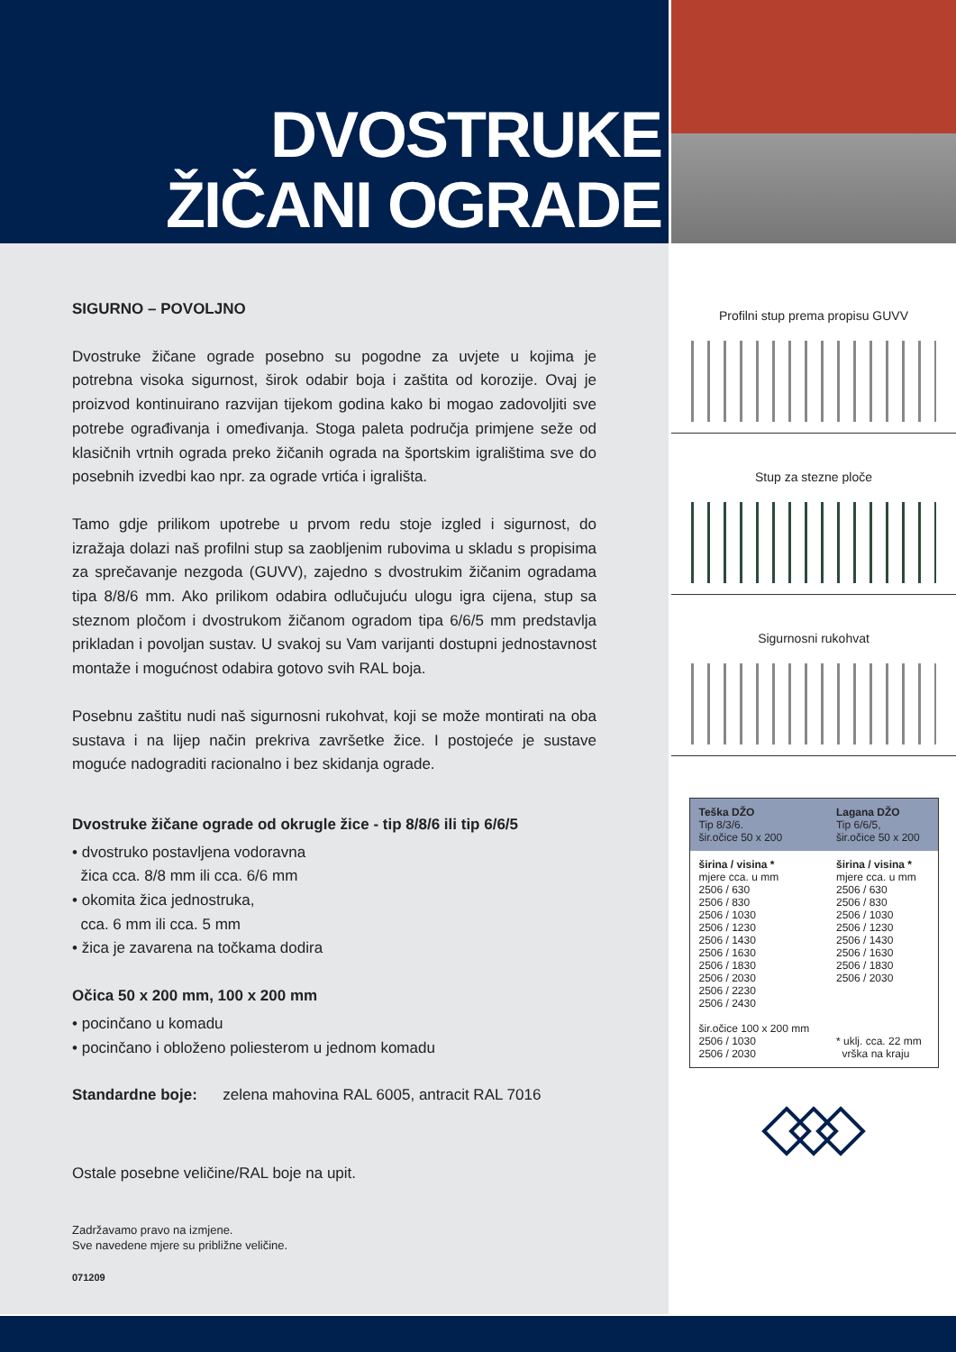DVOSTRUKE
ŽIČANI OGRADE
SIGURNO – POVOLJNO
Dvostruke žičane ograde posebno su pogodne za uvjete u kojima je potrebna visoka sigurnost, širok odabir boja i zaštita od korozije. Ovaj je proizvod kontinuirano razvijan tijekom godina kako bi mogao zadovoljiti sve potrebe ograđivanja i omeđivanja. Stoga paleta područja primjene seže od klasičnih vrtnih ograda preko žičanih ograda na športskim igralištima sve do posebnih izvedbi kao npr. za ograde vrtića i igrališta.
Tamo gdje prilikom upotrebe u prvom redu stoje izgled i sigurnost, do izražaja dolazi naš profilni stup sa zaobljenim rubovima u skladu s propisima za sprečavanje nezgoda (GUVV), zajedno s dvostrukim žičanim ogradama tipa 8/8/6 mm. Ako prilikom odabira odlučujuću ulogu igra cijena, stup sa steznom pločom i dvostrukom žičanom ogradom tipa 6/6/5 mm predstavlja prikladan i povoljan sustav. U svakoj su Vam varijanti dostupni jednostavnost montaže i mogućnost odabira gotovo svih RAL boja.
Posebnu zaštitu nudi naš sigurnosni rukohvat, koji se može montirati na oba sustava i na lijep način prekriva završetke žice. I postojeće je sustave moguće nadograditi racionalno i bez skidanja ograde.
Dvostruke žičane ograde od okrugle žice - tip 8/8/6 ili tip 6/6/5
• dvostruko postavljena vodoravna
žica cca. 8/8 mm ili cca. 6/6 mm
• okomita žica jednostruka,
cca. 6 mm ili cca. 5 mm
• žica je zavarena na točkama dodira
Očica 50 x 200 mm, 100 x 200 mm
• pocinčano u komadu
• pocinčano i obloženo poliesterom u jednom komadu
Standardne boje: zelena mahovina RAL 6005, antracit RAL 7016
Ostale posebne veličine/RAL boje na upit.
Zadržavamo pravo na izmjene.
Sve navedene mjere su približne veličine.
071209
Profilni stup prema propisu GUVV
Stup za stezne ploče
Sigurnosni rukohvat
| Teška DŽO Tip 8/3/6. šir.očice 50 x 200 | Lagana DŽO Tip 6/6/5, šir.očice 50 x 200 |
| --- | --- |
| širina / visina * mjere cca. u mm 2506 / 630 2506 / 830 2506 / 1030 2506 / 1230 2506 / 1430 2506 / 1630 2506 / 1830 2506 / 2030 2506 / 2230 2506 / 2430 šir.očice 100 x 200 mm 2506 / 1030 2506 / 2030 | širina / visina * mjere cca. u mm 2506 / 630 2506 / 830 2506 / 1030 2506 / 1230 2506 / 1430 2506 / 1630 2506 / 1830 2506 / 2030 * uklj. cca. 22 mm vrška na kraju |